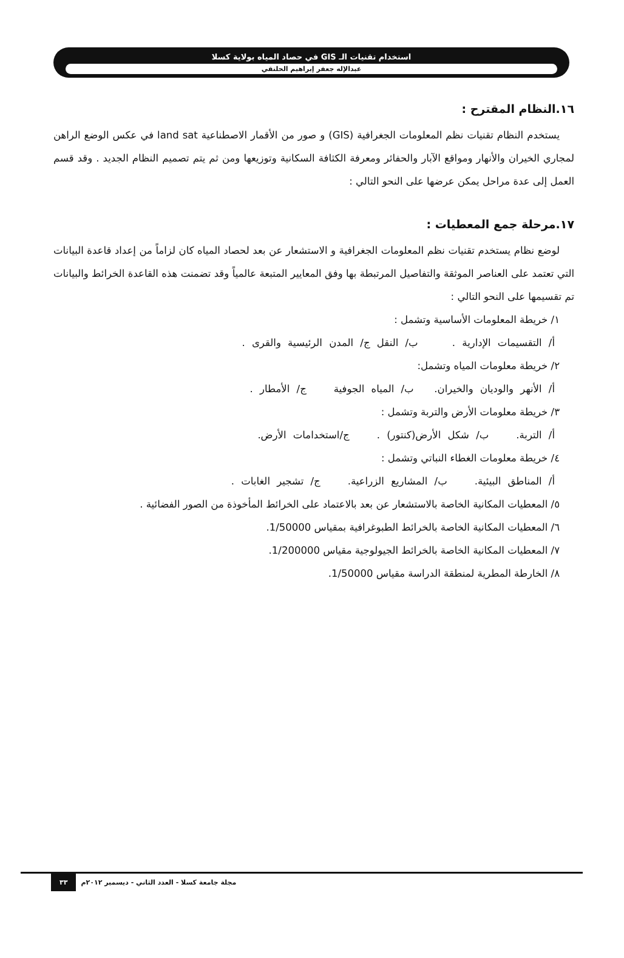استخدام تقنيات الـ GIS في حصاد المياه بولاية كسلا
عبدالإله جعفر إبراهيم الحلنقي
١٦.النظام المقترح :
يستخدم النظام تقنيات نظم المعلومات الجغرافية (GIS) و صور من الأقمار الاصطناعية land sat في عكس الوضع الراهن لمجاري الخيران والأنهار ومواقع الآبار والحفائر ومعرفة الكثافة السكانية وتوزيعها ومن ثم يتم تصميم النظام الجديد . وقد قسم العمل إلى عدة مراحل يمكن عرضها على النحو التالي :
١٧.مرحلة جمع المعطيات :
لوضع نظام يستخدم تقنيات نظم المعلومات الجغرافية و الاستشعار عن بعد لحصاد المياه كان لزاماً من إعداد قاعدة البيانات التي تعتمد على العناصر الموثقة والتفاصيل المرتبطة بها وفق المعايير المتبعة عالمياً وقد تضمنت هذه القاعدة الخرائط والبيانات تم تقسيمها على النحو التالي :
١/ خريطة المعلومات الأساسية وتشمل :
أ/ التقسيمات الإدارية . ب/ النقل ج/ المدن الرئيسية والقرى .
٢/ خريطة معلومات المياه وتشمل:
أ/ الأنهر والوديان والخيران. ب/ المياه الجوفية ج/ الأمطار .
٣/ خريطة معلومات الأرض والتربة وتشمل :
أ/ التربة. ب/ شكل الأرض(كنتور) . ج/استخدامات الأرض.
٤/ خريطة معلومات الغطاء النباتي وتشمل :
أ/ المناطق البيئية. ب/ المشاريع الزراعية. ج/ تشجير الغابات .
٥/ المعطيات المكانية الخاصة بالاستشعار عن بعد بالاعتماد على الخرائط المأخوذة من الصور الفضائية .
٦/ المعطيات المكانية الخاصة بالخرائط الطبوغرافية بمقياس 1/50000.
٧/ المعطيات المكانية الخاصة بالخرائط الجيولوجية مقياس 1/200000.
٨/ الخارطة المطرية لمنطقة الدراسة مقياس 1/50000.
٣٣ مجلة جامعة كسلا - العدد الثاني - ديسمبر ٢٠١٢م